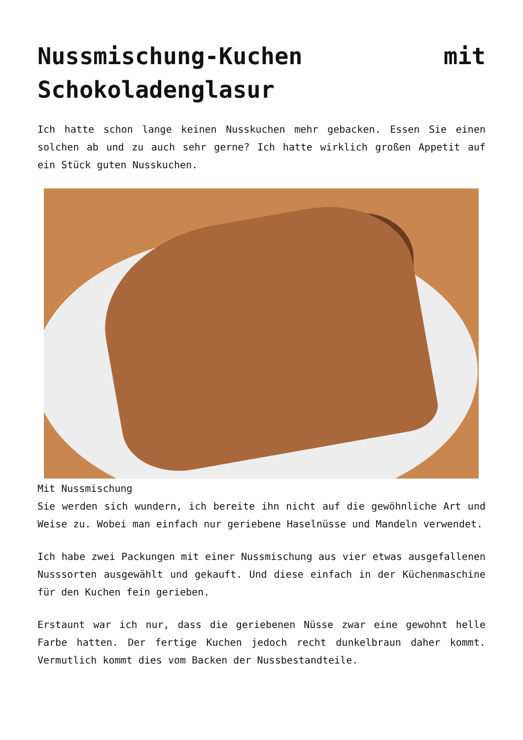Nussmischung-Kuchen mit Schokoladenglasur
Ich hatte schon lange keinen Nusskuchen mehr gebacken. Essen Sie einen solchen ab und zu auch sehr gerne? Ich hatte wirklich großen Appetit auf ein Stück guten Nusskuchen.
Mit Nussmischung
Sie werden sich wundern, ich bereite ihn nicht auf die gewöhnliche Art und Weise zu. Wobei man einfach nur geriebene Haselnüsse und Mandeln verwendet.
Ich habe zwei Packungen mit einer Nussmischung aus vier etwas ausgefallenen Nusssorten ausgewählt und gekauft. Und diese einfach in der Küchenmaschine für den Kuchen fein gerieben.
Erstaunt war ich nur, dass die geriebenen Nüsse zwar eine gewohnt helle Farbe hatten. Der fertige Kuchen jedoch recht dunkelbraun daher kommt. Vermutlich kommt dies vom Backen der Nussbestandteile.